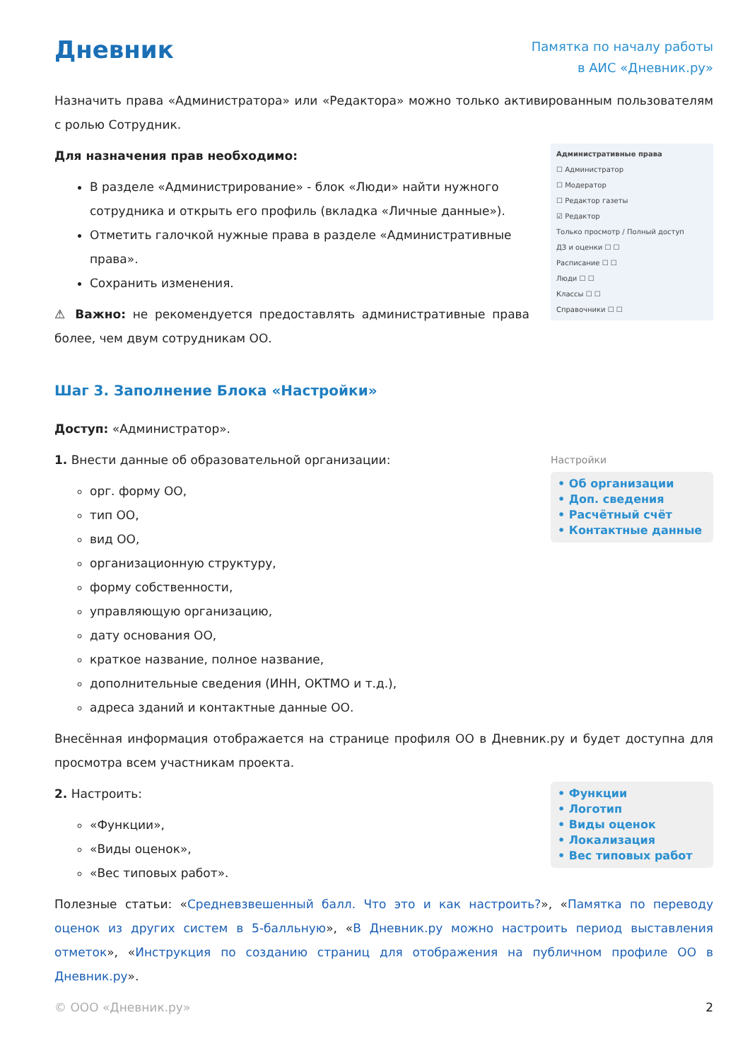Дневник
Памятка по началу работы
в АИС «Дневник.ру»
Назначить права «Администратора» или «Редактора» можно только активированным пользователям с ролью Сотрудник.
Для назначения прав необходимо:
В разделе «Администрирование» - блок «Люди» найти нужного сотрудника и открыть его профиль (вкладка «Личные данные»).
Отметить галочкой нужные права в разделе «Административные права».
Сохранить изменения.
⚠ Важно: не рекомендуется предоставлять административные права более, чем двум сотрудникам ОО.
Административные права
☐ Администратор
☐ Модератор
☐ Редактор газеты
☑ Редактор
Только просмотр / Полный доступ
ДЗ и оценки ☐ ☐
Расписание ☐ ☐
Люди ☐ ☐
Классы ☐ ☐
Справочники ☐ ☐
Шаг 3. Заполнение Блока «Настройки»
Доступ: «Администратор».
1. Внести данные об образовательной организации:
орг. форму ОО,
тип ОО,
вид ОО,
организационную структуру,
форму собственности,
управляющую организацию,
дату основания ОО,
краткое название, полное название,
дополнительные сведения (ИНН, ОКТМО и т.д.),
адреса зданий и контактные данные ОО.
Настройки
• Об организации
• Доп. сведения
• Расчётный счёт
• Контактные данные
Внесённая информация отображается на странице профиля ОО в Дневник.ру и будет доступна для просмотра всем участникам проекта.
2. Настроить:
«Функции»,
«Виды оценок»,
«Вес типовых работ».
• Функции
• Логотип
• Виды оценок
• Локализация
• Вес типовых работ
Полезные статьи: «Средневзвешенный балл. Что это и как настроить?», «Памятка по переводу оценок из других систем в 5-балльную», «В Дневник.ру можно настроить период выставления отметок», «Инструкция по созданию страниц для отображения на публичном профиле ОО в Дневник.ру».
© ООО «Дневник.ру» 2